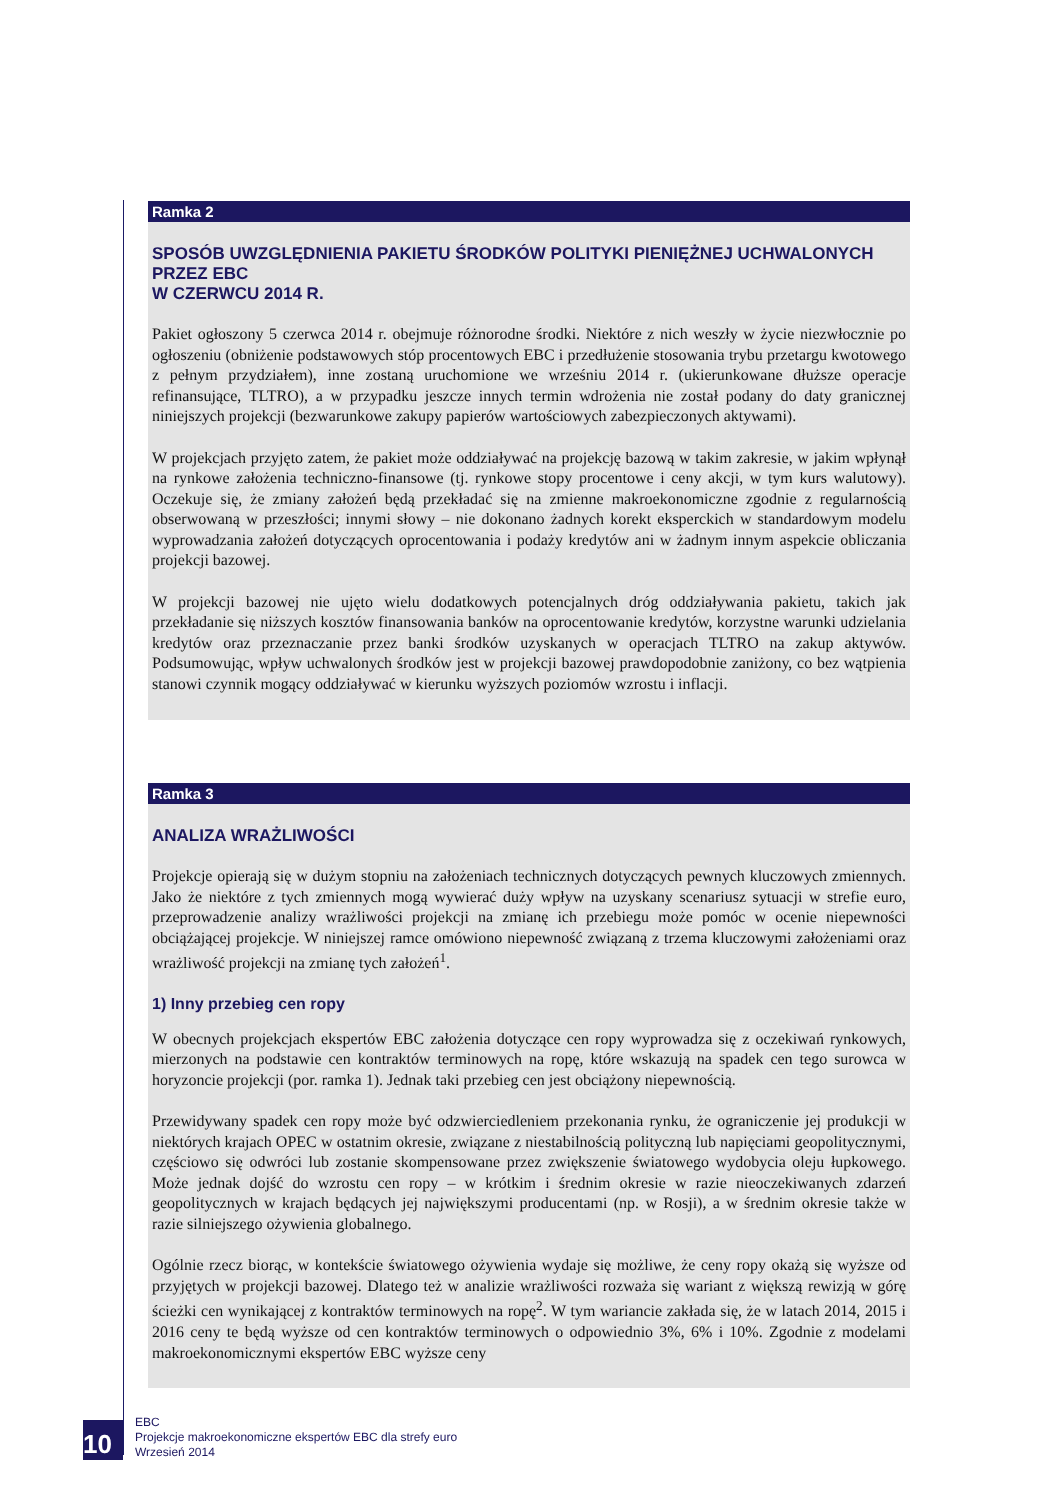Ramka 2
SPOSÓB UWZGLĘDNIENIA PAKIETU ŚRODKÓW POLITYKI PIENIĘŻNEJ UCHWALONYCH PRZEZ EBC
W CZERWCU 2014 R.
Pakiet ogłoszony 5 czerwca 2014 r. obejmuje różnorodne środki. Niektóre z nich weszły w życie niezwłocznie po ogłoszeniu (obniżenie podstawowych stóp procentowych EBC i przedłużenie stosowania trybu przetargu kwotowego z pełnym przydziałem), inne zostaną uruchomione we wrześniu 2014 r. (ukierunkowane dłuższe operacje refinansujące, TLTRO), a w przypadku jeszcze innych termin wdrożenia nie został podany do daty granicznej niniejszych projekcji (bezwarunkowe zakupy papierów wartościowych zabezpieczonych aktywami).
W projekcjach przyjęto zatem, że pakiet może oddziaływać na projekcję bazową w takim zakresie, w jakim wpłynął na rynkowe założenia techniczno-finansowe (tj. rynkowe stopy procentowe i ceny akcji, w tym kurs walutowy). Oczekuje się, że zmiany założeń będą przekładać się na zmienne makroekonomiczne zgodnie z regularnością obserwowaną w przeszłości; innymi słowy – nie dokonano żadnych korekt eksperckich w standardowym modelu wyprowadzania założeń dotyczących oprocentowania i podaży kredytów ani w żadnym innym aspekcie obliczania projekcji bazowej.
W projekcji bazowej nie ujęto wielu dodatkowych potencjalnych dróg oddziaływania pakietu, takich jak przekładanie się niższych kosztów finansowania banków na oprocentowanie kredytów, korzystne warunki udzielania kredytów oraz przeznaczanie przez banki środków uzyskanych w operacjach TLTRO na zakup aktywów. Podsumowując, wpływ uchwalonych środków jest w projekcji bazowej prawdopodobnie zaniżony, co bez wątpienia stanowi czynnik mogący oddziaływać w kierunku wyższych poziomów wzrostu i inflacji.
Ramka 3
ANALIZA WRAŻLIWOŚCI
Projekcje opierają się w dużym stopniu na założeniach technicznych dotyczących pewnych kluczowych zmiennych. Jako że niektóre z tych zmiennych mogą wywierać duży wpływ na uzyskany scenariusz sytuacji w strefie euro, przeprowadzenie analizy wrażliwości projekcji na zmianę ich przebiegu może pomóc w ocenie niepewności obciążającej projekcje. W niniejszej ramce omówiono niepewność związaną z trzema kluczowymi założeniami oraz wrażliwość projekcji na zmianę tych założeń<sup>1</sup>.
1) Inny przebieg cen ropy
W obecnych projekcjach ekspertów EBC założenia dotyczące cen ropy wyprowadza się z oczekiwań rynkowych, mierzonych na podstawie cen kontraktów terminowych na ropę, które wskazują na spadek cen tego surowca w horyzoncie projekcji (por. ramka 1). Jednak taki przebieg cen jest obciążony niepewnością.
Przewidywany spadek cen ropy może być odzwierciedleniem przekonania rynku, że ograniczenie jej produkcji w niektórych krajach OPEC w ostatnim okresie, związane z niestabilnością polityczną lub napięciami geopolitycznymi, częściowo się odwróci lub zostanie skompensowane przez zwiększenie światowego wydobycia oleju łupkowego. Może jednak dojść do wzrostu cen ropy – w krótkim i średnim okresie w razie nieoczekiwanych zdarzeń geopolitycznych w krajach będących jej największymi producentami (np. w Rosji), a w średnim okresie także w razie silniejszego ożywienia globalnego.
Ogólnie rzecz biorąc, w kontekście światowego ożywienia wydaje się możliwe, że ceny ropy okażą się wyższe od przyjętych w projekcji bazowej. Dlatego też w analizie wrażliwości rozważa się wariant z większą rewizją w górę ścieżki cen wynikającej z kontraktów terminowych na ropę<sup>2</sup>. W tym wariancie zakłada się, że w latach 2014, 2015 i 2016 ceny te będą wyższe od cen kontraktów terminowych o odpowiednio 3%, 6% i 10%. Zgodnie z modelami makroekonomicznymi ekspertów EBC wyższe ceny
10
EBC
Projekcje makroekonomiczne ekspertów EBC dla strefy euro
Wrzesień 2014